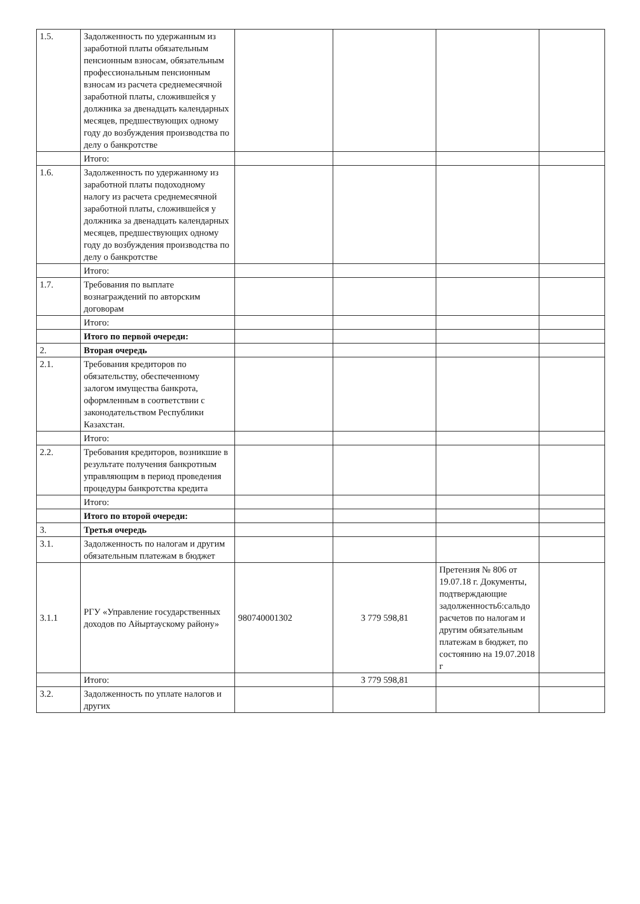| 1.5. | Задолженность по удержанным из заработной платы обязательным пенсионным взносам, обязательным профессиональным пенсионным взносам из расчета среднемесячной заработной платы, сложившейся у должника за двенадцать календарных месяцев, предшествующих одному году до возбуждения производства по делу о банкротстве | | | | |
| | Итого: | | | | |
| 1.6. | Задолженность по удержанному из заработной платы подоходному налогу из расчета среднемесячной заработной платы, сложившейся у должника за двенадцать календарных месяцев, предшествующих одному году до возбуждения производства по делу о банкротстве | | | | |
| | Итого: | | | | |
| 1.7. | Требования по выплате вознаграждений по авторским договорам | | | | |
| | Итого: | | | | |
| | Итого по первой очереди: | | | | |
| 2. | Вторая очередь | | | | |
| 2.1. | Требования кредиторов по обязательству, обеспеченному залогом имущества банкрота, оформленным в соответствии с законодательством Республики Казахстан. | | | | |
| | Итого: | | | | |
| 2.2. | Требования кредиторов, возникшие в результате получения банкротным управляющим в период проведения процедуры банкротства кредита | | | | |
| | Итого: | | | | |
| | Итого по второй очереди: | | | | |
| 3. | Третья очередь | | | | |
| 3.1. | Задолженность по налогам и другим обязательным платежам в бюджет | | | | |
| 3.1.1 | РГУ «Управление государственных доходов по Айыртаускому району» | 980740001302 | 3 779 598,81 | Претензия № 806 от 19.07.18 г. Документы, подтверждающие задолженность6:сальдо расчетов по налогам и другим обязательным платежам в бюджет, по состоянию на 19.07.2018 г | |
| | Итого: | | 3 779 598,81 | | |
| 3.2. | Задолженность по уплате налогов и других | | | | |